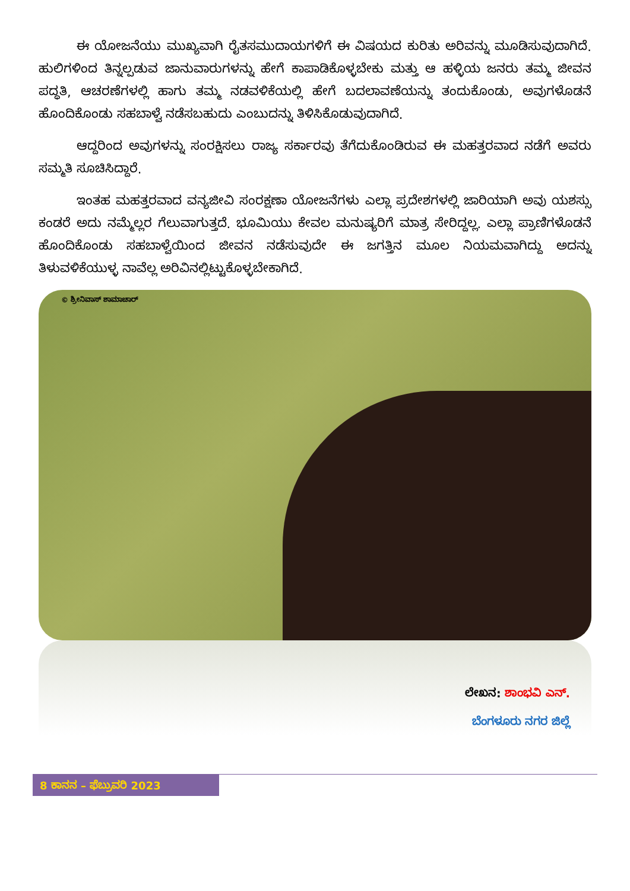ಈ ಯೋಜನೆಯು ಮುಖ್ಯವಾಗಿ ರೈತಸಮುದಾಯಗಳಿಗೆ ಈ ವಿಷಯದ ಕುರಿತು ಅರಿವನ್ನು ಮೂಡಿಸುವುದಾಗಿದೆ. ಹುಲಿಗಳಿಂದ ತಿನ್ನಲ್ಪಡುವ ಜಾನುವಾರುಗಳನ್ನು ಹೇಗೆ ಕಾಪಾಡಿಕೊಳ್ಳಬೇಕು ಮತ್ತು ಆ ಹಳ್ಳಿಯ ಜನರು ತಮ್ಮ ಜೀವನ ಪದ್ಧತಿ, ಆಚರಣೆಗಳಲ್ಲಿ ಹಾಗು ತಮ್ಮ ನಡವಳಿಕೆಯಲ್ಲಿ ಹೇಗೆ ಬದಲಾವಣೆಯನ್ನು ತಂದುಕೊಂಡು, ಅವುಗಳೊಡನೆ ಹೊಂದಿಕೊಂಡು ಸಹಬಾಳ್ವೆ ನಡೆಸಬಹುದು ಎಂಬುದನ್ನು ತಿಳಿಸಿಕೊಡುವುದಾಗಿದೆ.
ಆದ್ದರಿಂದ ಅವುಗಳನ್ನು ಸಂರಕ್ಷಿಸಲು ರಾಜ್ಯ ಸರ್ಕಾರವು ತೆಗೆದುಕೊಂಡಿರುವ ಈ ಮಹತ್ತರವಾದ ನಡೆಗೆ ಅವರು ಸಮ್ಮತಿ ಸೂಚಿಸಿದ್ದಾರೆ.
ಇಂತಹ ಮಹತ್ತರವಾದ ವನ್ಯಜೀವಿ ಸಂರಕ್ಷಣಾ ಯೋಜನೆಗಳು ಎಲ್ಲಾ ಪ್ರದೇಶಗಳಲ್ಲಿ ಜಾರಿಯಾಗಿ ಅವು ಯಶಸ್ಸು ಕಂಡರೆ ಅದು ನಮ್ಮೆಲ್ಲರ ಗೆಲುವಾಗುತ್ತದೆ. ಭೂಮಿಯು ಕೇವಲ ಮನುಷ್ಯರಿಗೆ ಮಾತ್ರ ಸೇರಿದ್ದಲ್ಲ. ಎಲ್ಲಾ ಪ್ರಾಣಿಗಳೊಡನೆ ಹೊಂದಿಕೊಂಡು ಸಹಬಾಳ್ವೆಯಿಂದ ಜೀವನ ನಡೆಸುವುದೇ ಈ ಜಗತ್ತಿನ ಮೂಲ ನಿಯಮವಾಗಿದ್ದು ಅದನ್ನು ತಿಳುವಳಿಕೆಯುಳ್ಳ ನಾವೆಲ್ಲ ಅರಿವಿನಲ್ಲಿಟ್ಟುಕೊಳ್ಳಬೇಕಾಗಿದೆ.
© ಶ್ರೀನಿವಾಸ್ ಶಾಮಾಚಾರ್
ಲೇಖನ: ಶಾಂಭವಿ ಎನ್.
ಬೆಂಗಳೂರು ನಗರ ಜಿಲ್ಲೆ
8 ಕಾನನ – ಫೆಬ್ರುವರಿ 2023